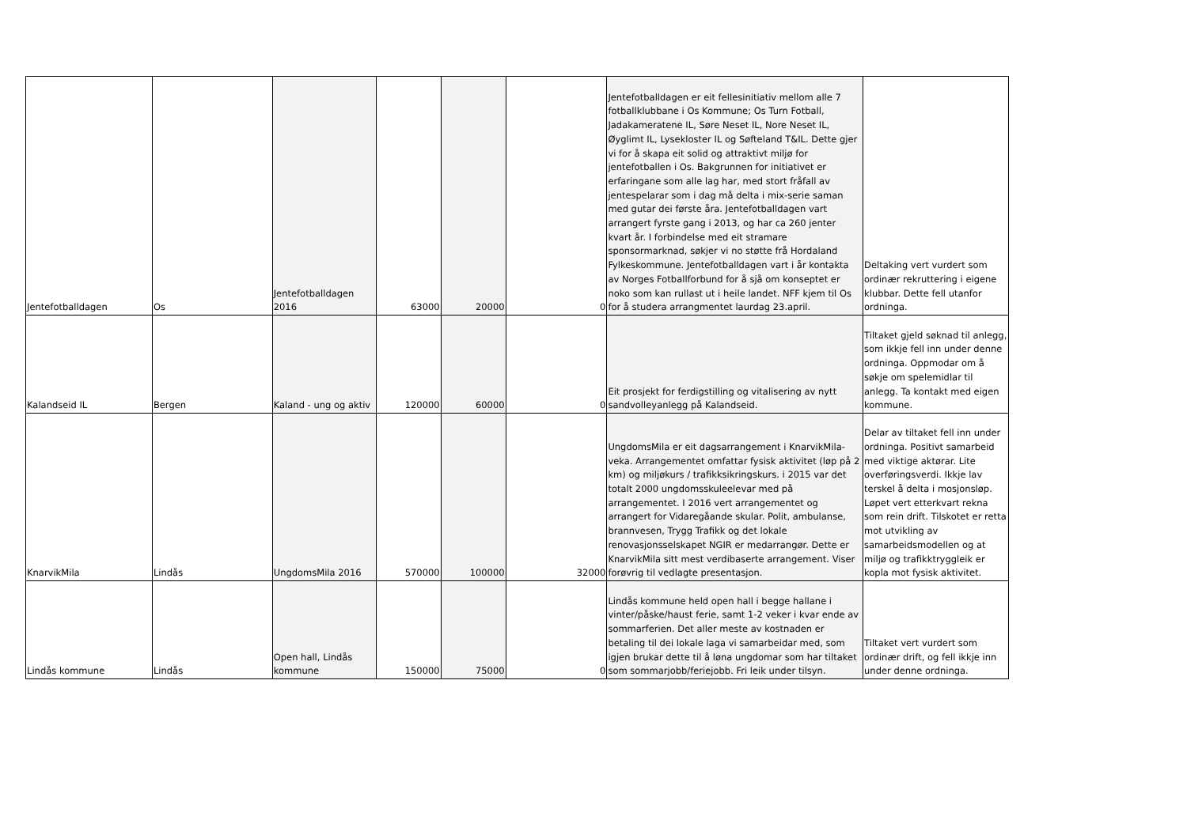| Jentefotballdagen | Os | Jentefotballdagen 2016 | 63000 | 20000 | 0 | Jentefotballdagen er eit fellesinitiativ mellom alle 7 fotballklubbane i Os Kommune; Os Turn Fotball, Jadakameratene IL, Søre Neset IL, Nore Neset IL, Øyglimt IL, Lysekloster IL og Søfteland T&IL. Dette gjer vi for å skapa eit solid og attraktivt miljø for jentefotballen i Os. Bakgrunnen for initiativet er erfaringane som alle lag har, med stort fråfall av jentespelarar som i dag må delta i mix-serie saman med gutar dei første åra. Jentefotballdagen vart arrangert fyrste gang i 2013, og har ca 260 jenter kvart år. I forbindelse med eit stramare sponsormarknad, søkjer vi no støtte frå Hordaland Fylkeskommune. Jentefotballdagen vart i år kontakta av Norges Fotballforbund for å sjå om konseptet er noko som kan rullast ut i heile landet. NFF kjem til Os for å studera arrangmentet laurdag 23.april. | Deltaking vert vurdert som ordinær rekruttering i eigene klubbar. Dette fell utanfor ordninga. |
| Kalandseid IL | Bergen | Kaland - ung og aktiv | 120000 | 60000 | 0 | Eit prosjekt for ferdigstilling og vitalisering av nytt sandvolleyanlegg på Kalandseid. | Tiltaket gjeld søknad til anlegg, som ikkje fell inn under denne ordninga. Oppmodar om å søkje om spelemidlar til anlegg. Ta kontakt med eigen kommune. |
| KnarvikMila | Lindås | UngdomsMila 2016 | 570000 | 100000 | 32000 | UngdomsMila er eit dagsarrangement i KnarvikMila-veka. Arrangementet omfattar fysisk aktivitet (løp på 2 km) og miljøkurs / trafikksikringskurs. i 2015 var det totalt 2000 ungdomsskuleelevar med på arrangementet. I 2016 vert arrangementet og arrangert for Vidaregåande skular. Polit, ambulanse, brannvesen, Trygg Trafikk og det lokale renovasjonsselskapet NGIR er medarrangør. Dette er KnarvikMila sitt mest verdibaserte arrangement. Viser forøvrig til vedlagte presentasjon. | Delar av tiltaket fell inn under ordninga. Positivt samarbeid med viktige aktørar. Lite overføringsverdi. Ikkje lav terskel å delta i mosjonsløp. Løpet vert etterkvart rekna som rein drift. Tilskotet er retta mot utvikling av samarbeidsmodellen og at miljø og trafikktryggleik er kopla mot fysisk aktivitet. |
| Lindås kommune | Lindås | Open hall, Lindås kommune | 150000 | 75000 | 0 | Lindås kommune held open hall i begge hallane i vinter/påske/haust ferie, samt 1-2 veker i kvar ende av sommarferien. Det aller meste av kostnaden er betaling til dei lokale laga vi samarbeidar med, som igjen brukar dette til å løna ungdomar som har tiltaket som sommarjobb/feriejobb. Fri leik under tilsyn. | Tiltaket vert vurdert som ordinær drift, og fell ikkje inn under denne ordninga. |